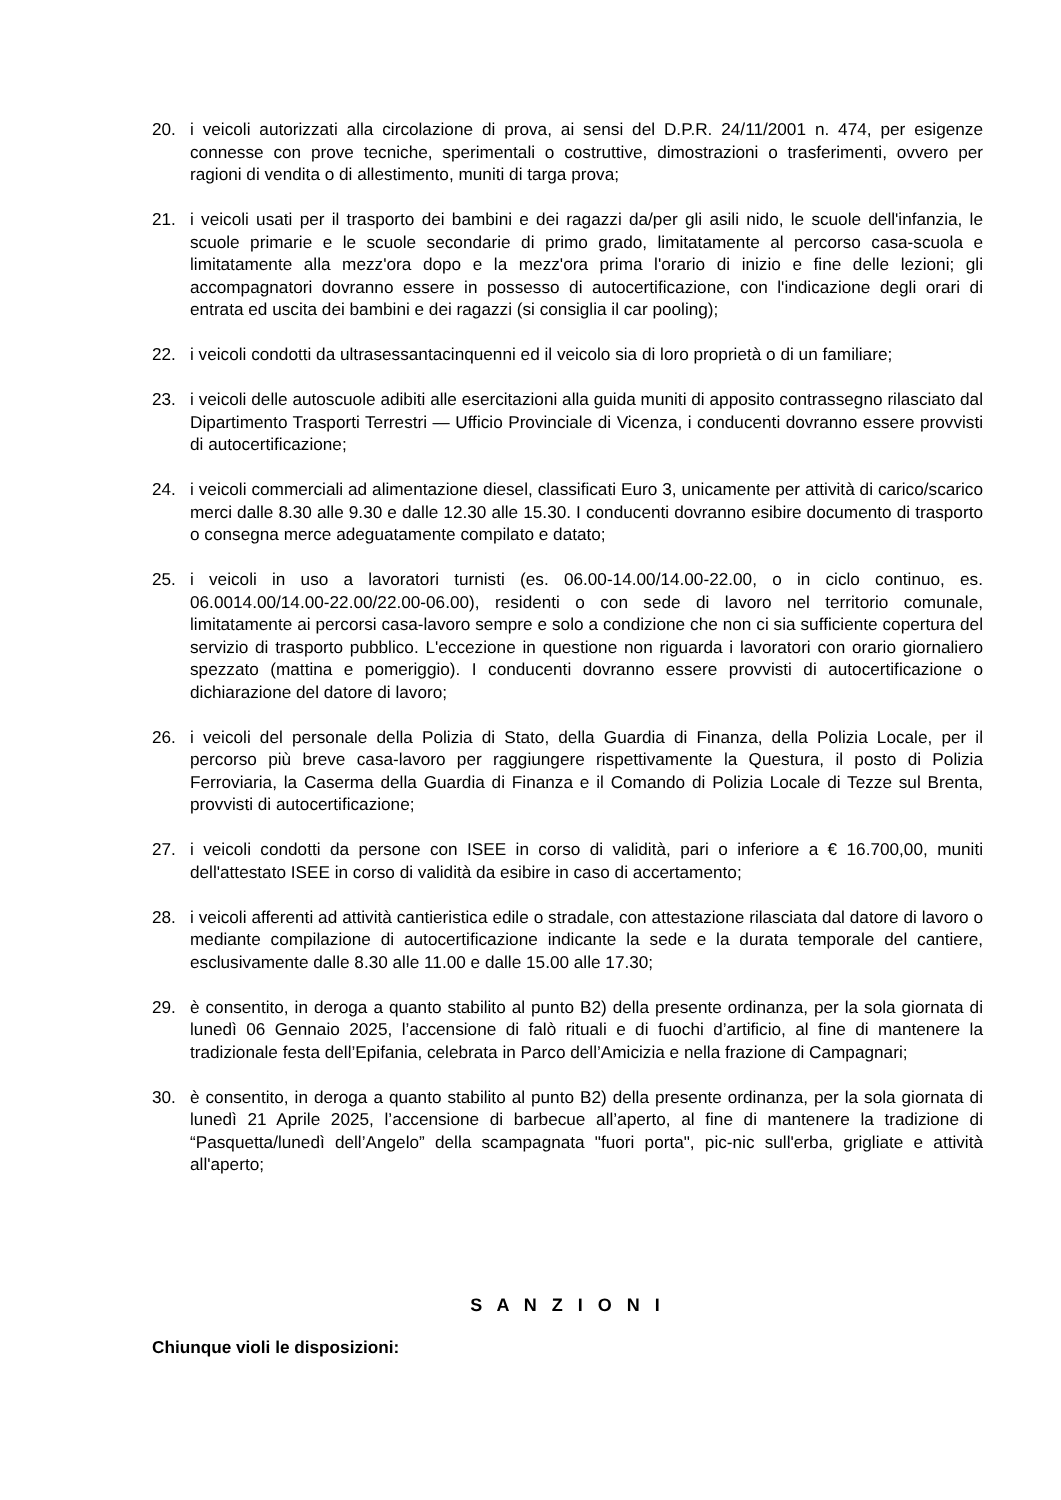20. i veicoli autorizzati alla circolazione di prova, ai sensi del D.P.R. 24/11/2001 n. 474, per esigenze connesse con prove tecniche, sperimentali o costruttive, dimostrazioni o trasferimenti, ovvero per ragioni di vendita o di allestimento, muniti di targa prova;
21. i veicoli usati per il trasporto dei bambini e dei ragazzi da/per gli asili nido, le scuole dell'infanzia, le scuole primarie e le scuole secondarie di primo grado, limitatamente al percorso casa-scuola e limitatamente alla mezz'ora dopo e la mezz'ora prima l'orario di inizio e fine delle lezioni; gli accompagnatori dovranno essere in possesso di autocertificazione, con l'indicazione degli orari di entrata ed uscita dei bambini e dei ragazzi (si consiglia il car pooling);
22. i veicoli condotti da ultrasessantacinquenni ed il veicolo sia di loro proprietà o di un familiare;
23. i veicoli delle autoscuole adibiti alle esercitazioni alla guida muniti di apposito contrassegno rilasciato dal Dipartimento Trasporti Terrestri — Ufficio Provinciale di Vicenza, i conducenti dovranno essere provvisti di autocertificazione;
24. i veicoli commerciali ad alimentazione diesel, classificati Euro 3, unicamente per attività di carico/scarico merci dalle 8.30 alle 9.30 e dalle 12.30 alle 15.30. I conducenti dovranno esibire documento di trasporto o consegna merce adeguatamente compilato e datato;
25. i veicoli in uso a lavoratori turnisti (es. 06.00-14.00/14.00-22.00, o in ciclo continuo, es. 06.0014.00/14.00-22.00/22.00-06.00), residenti o con sede di lavoro nel territorio comunale, limitatamente ai percorsi casa-lavoro sempre e solo a condizione che non ci sia sufficiente copertura del servizio di trasporto pubblico. L'eccezione in questione non riguarda i lavoratori con orario giornaliero spezzato (mattina e pomeriggio). I conducenti dovranno essere provvisti di autocertificazione o dichiarazione del datore di lavoro;
26. i veicoli del personale della Polizia di Stato, della Guardia di Finanza, della Polizia Locale, per il percorso più breve casa-lavoro per raggiungere rispettivamente la Questura, il posto di Polizia Ferroviaria, la Caserma della Guardia di Finanza e il Comando di Polizia Locale di Tezze sul Brenta, provvisti di autocertificazione;
27. i veicoli condotti da persone con ISEE in corso di validità, pari o inferiore a € 16.700,00, muniti dell'attestato ISEE in corso di validità da esibire in caso di accertamento;
28. i veicoli afferenti ad attività cantieristica edile o stradale, con attestazione rilasciata dal datore di lavoro o mediante compilazione di autocertificazione indicante la sede e la durata temporale del cantiere, esclusivamente dalle 8.30 alle 11.00 e dalle 15.00 alle 17.30;
29. è consentito, in deroga a quanto stabilito al punto B2) della presente ordinanza, per la sola giornata di lunedì 06 Gennaio 2025, l’accensione di falò rituali e di fuochi d’artificio, al fine di mantenere la tradizionale festa dell’Epifania, celebrata in Parco dell’Amicizia e nella frazione di Campagnari;
30. è consentito, in deroga a quanto stabilito al punto B2) della presente ordinanza, per la sola giornata di lunedì 21 Aprile 2025, l’accensione di barbecue all’aperto, al fine di mantenere la tradizione di “Pasquetta/lunedì dell’Angelo” della scampagnata "fuori porta", pic-nic sull'erba, grigliate e attività all'aperto;
S A N Z I O N I
Chiunque violi le disposizioni: